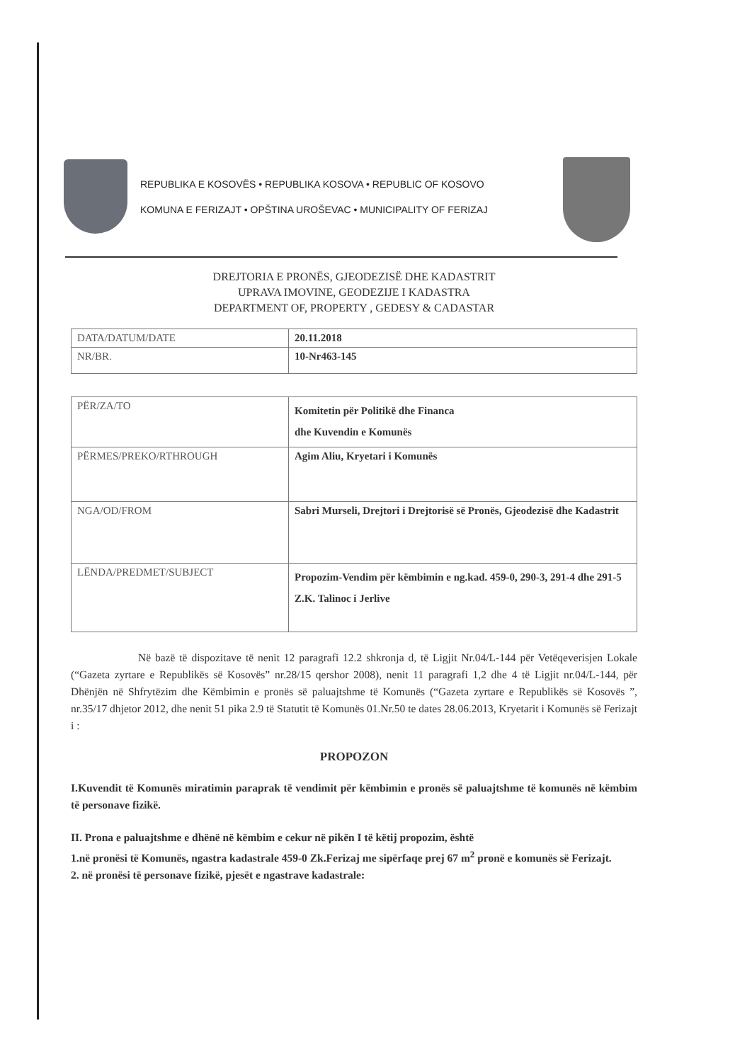REPUBLIKA E KOSOVËS • REPUBLIKA KOSOVA • REPUBLIC OF KOSOVO
KOMUNA E FERIZAJT • OPŠTINA UROŠEVAC • MUNICIPALITY OF FERIZAJ
DREJTORIA E PRONËS, GJEODEZISË DHE KADASTRIT
UPRAVA IMOVINE, GEODEZIJE I KADASTRA
DEPARTMENT OF, PROPERTY , GEDESY & CADASTAR
| DATA/DATUM/DATE | 20.11.2018 |
| NR/BR. | 10-Nr463-145 |
| PËR/ZA/TO | Komitetin për Politikë dhe Financa dhe Kuvendin e Komunës |
| PËRMES/PREKO/RTHROUGH | Agim Aliu, Kryetari i Komunës |
| NGA/OD/FROM | Sabri Murseli, Drejtori i Drejtorisë së Pronës, Gjeodezisë dhe Kadastrit |
| LËNDA/PREDMET/SUBJECT | Propozim-Vendim për këmbimin e ng.kad. 459-0, 290-3, 291-4 dhe 291-5 Z.K. Talinoc i Jerlive |
Në bazë të dispozitave të nenit 12 paragrafi 12.2 shkronja d, të Ligjit Nr.04/L-144 për Vetëqeverisjen Lokale (“Gazeta zyrtare e Republikës së Kosovës” nr.28/15 qershor 2008), nenit 11 paragrafi 1,2 dhe 4 të Ligjit nr.04/L-144, për Dhënjën në Shfrytëzim dhe Këmbimin e pronës së paluajtshme të Komunës (“Gazeta zyrtare e Republikës së Kosovës ”, nr.35/17 dhjetor 2012, dhe nenit 51 pika 2.9 të Statutit të Komunës 01.Nr.50 te dates 28.06.2013, Kryetarit i Komunës së Ferizajt i :
PROPOZON
I.Kuvendit të Komunës miratimin paraprak të vendimit për këmbimin e pronës së paluajtshme të komunës në këmbim të personave fizikë.
II. Prona e paluajtshme e dhënë në këmbim e cekur në pikën I të këtij propozim, është
1.në pronësi të Komunës, ngastra kadastrale 459-0 Zk.Ferizaj me sipërfaqe prej 67 m<sup>2</sup> pronë e komunës së Ferizajt.
2. në pronësi të personave fizikë, pjesët e ngastrave kadastrale: